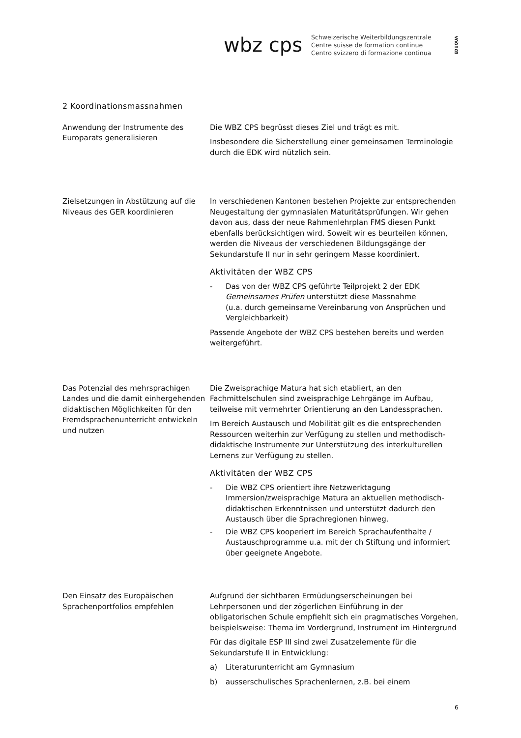wbz cps
Schweizerische Weiterbildungszentrale
Centre suisse de formation continue
Centro svizzero di formazione continua
EDUQUA
2 Koordinationsmassnahmen
Anwendung der Instrumente des Europarats generalisieren
Die WBZ CPS begrüsst dieses Ziel und trägt es mit.
Insbesondere die Sicherstellung einer gemeinsamen Terminologie durch die EDK wird nützlich sein.
Zielsetzungen in Abstützung auf die Niveaus des GER koordinieren
In verschiedenen Kantonen bestehen Projekte zur entsprechenden Neugestaltung der gymnasialen Maturitätsprüfungen. Wir gehen davon aus, dass der neue Rahmenlehrplan FMS diesen Punkt ebenfalls berücksichtigen wird. Soweit wir es beurteilen können, werden die Niveaus der verschiedenen Bildungsgänge der Sekundarstufe II nur in sehr geringem Masse koordiniert.
Aktivitäten der WBZ CPS
- Das von der WBZ CPS geführte Teilprojekt 2 der EDK Gemeinsames Prüfen unterstützt diese Massnahme
(u.a. durch gemeinsame Vereinbarung von Ansprüchen und Vergleichbarkeit)
Passende Angebote der WBZ CPS bestehen bereits und werden weitergeführt.
Das Potenzial des mehrsprachigen Landes und die damit einhergehenden didaktischen Möglichkeiten für den Fremdsprachenunterricht entwickeln und nutzen
Die Zweisprachige Matura hat sich etabliert, an den Fachmittelschulen sind zweisprachige Lehrgänge im Aufbau, teilweise mit vermehrter Orientierung an den Landessprachen.
Im Bereich Austausch und Mobilität gilt es die entsprechenden Ressourcen weiterhin zur Verfügung zu stellen und methodisch-didaktische Instrumente zur Unterstützung des interkulturellen Lernens zur Verfügung zu stellen.
Aktivitäten der WBZ CPS
- Die WBZ CPS orientiert ihre Netzwerktagung Immersion/zweisprachige Matura an aktuellen methodisch-didaktischen Erkenntnissen und unterstützt dadurch den Austausch über die Sprachregionen hinweg.
- Die WBZ CPS kooperiert im Bereich Sprachaufenthalte / Austauschprogramme u.a. mit der ch Stiftung und informiert über geeignete Angebote.
Den Einsatz des Europäischen Sprachenportfolios empfehlen
Aufgrund der sichtbaren Ermüdungserscheinungen bei Lehrpersonen und der zögerlichen Einführung in der obligatorischen Schule empfiehlt sich ein pragmatisches Vorgehen, beispielsweise: Thema im Vordergrund, Instrument im Hintergrund
Für das digitale ESP III sind zwei Zusatzelemente für die Sekundarstufe II in Entwicklung:
a) Literaturunterricht am Gymnasium
b) ausserschulisches Sprachenlernen, z.B. bei einem
6